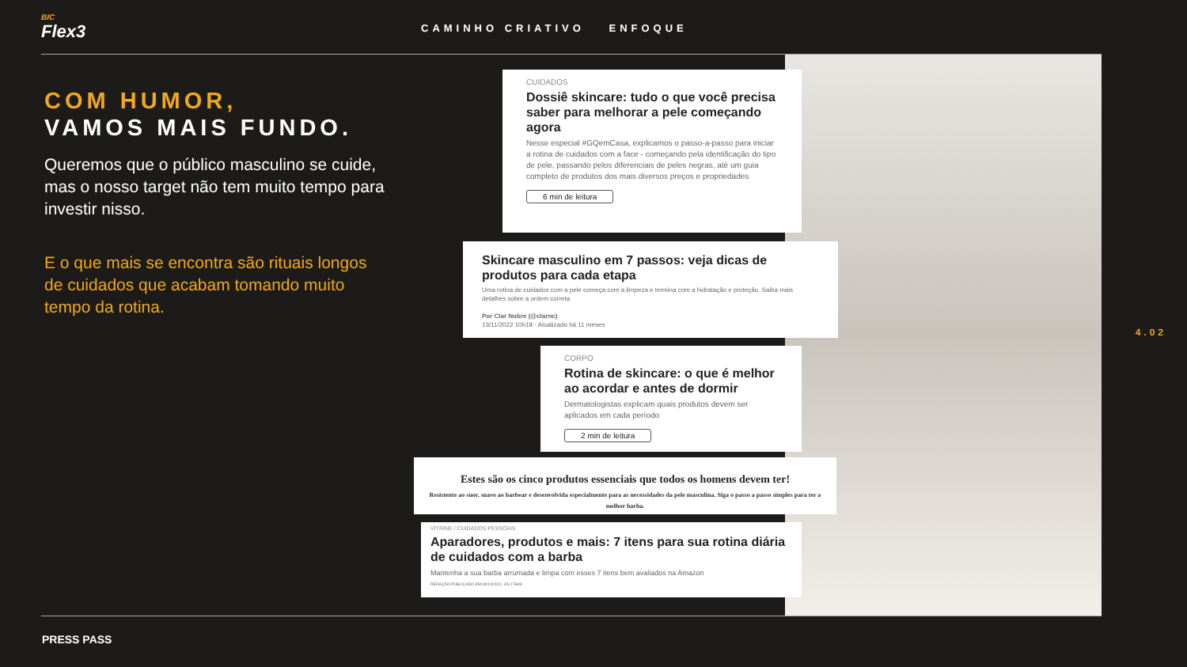BIC
Flex3
CAMINHO CRIATIVO ENFOQUE
COM HUMOR,
VAMOS MAIS FUNDO.
Queremos que o público masculino se cuide, mas o nosso target não tem muito tempo para investir nisso.
E o que mais se encontra são rituais longos de cuidados que acabam tomando muito tempo da rotina.
CUIDADOS
Dossiê skincare: tudo o que você precisa saber para melhorar a pele começando agora
Nesse especial #GQemCasa, explicamos o passo-a-passo para iniciar a rotina de cuidados com a face - começando pela identificação do tipo de pele, passando pelos diferenciais de peles negras, até um guia completo de produtos dos mais diversos preços e propriedades
6 min de leitura
Skincare masculino em 7 passos: veja dicas de produtos para cada etapa
Uma rotina de cuidados com a pele começa com a limpeza e termina com a hidratação e proteção. Saiba mais detalhes sobre a ordem correta
Por Clar Nobre (@clarnc)
13/11/2022 10h18 - Atualizado há 11 meses
CORPO
Rotina de skincare: o que é melhor ao acordar e antes de dormir
Dermatologistas explicam quais produtos devem ser aplicados em cada período
2 min de leitura
Estes são os cinco produtos essenciais que todos os homens devem ter!
Resistente ao suor, suave ao barbear e desenvolvida especialmente para as necessidades da pele masculina. Siga o passo a passo simples para ter a melhor barba.
VITRINE / CUIDADOS PESSOAIS
Aparadores, produtos e mais: 7 itens para sua rotina diária de cuidados com a barba
Mantenha a sua barba arrumada e limpa com esses 7 itens bem avaliados na Amazon
REDAÇÃO PUBLICADO EM 08/10/2021, ÀS 17H08
4.02
PRESS PASS